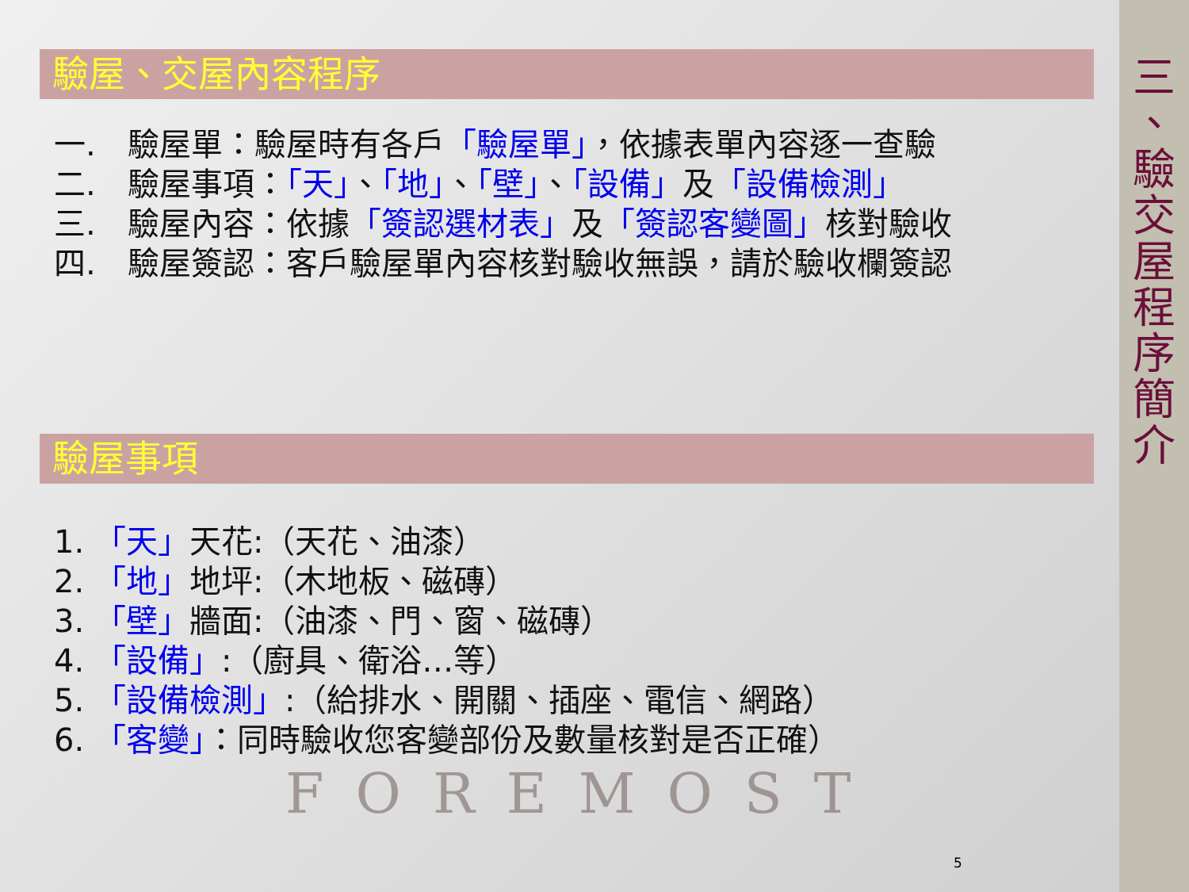驗屋、交屋內容程序
一.　驗屋單：驗屋時有各戶「驗屋單」，依據表單內容逐一查驗
二.　驗屋事項：「天」、「地」、「壁」、「設備」及「設備檢測」
三.　驗屋內容：依據「簽認選材表」及「簽認客變圖」核對驗收
四.　驗屋簽認：客戶驗屋單內容核對驗收無誤，請於驗收欄簽認
驗屋事項
1. 「天」天花:（天花、油漆）
2. 「地」地坪:（木地板、磁磚）
3. 「壁」牆面:（油漆、門、窗、磁磚）
4. 「設備」:（廚具、衛浴…等）
5. 「設備檢測」:（給排水、開關、插座、電信、網路）
6. 「客變」：同時驗收您客變部份及數量核對是否正確）
FOREMOST
5
三 、 驗 交 屋 程 序 簡 介